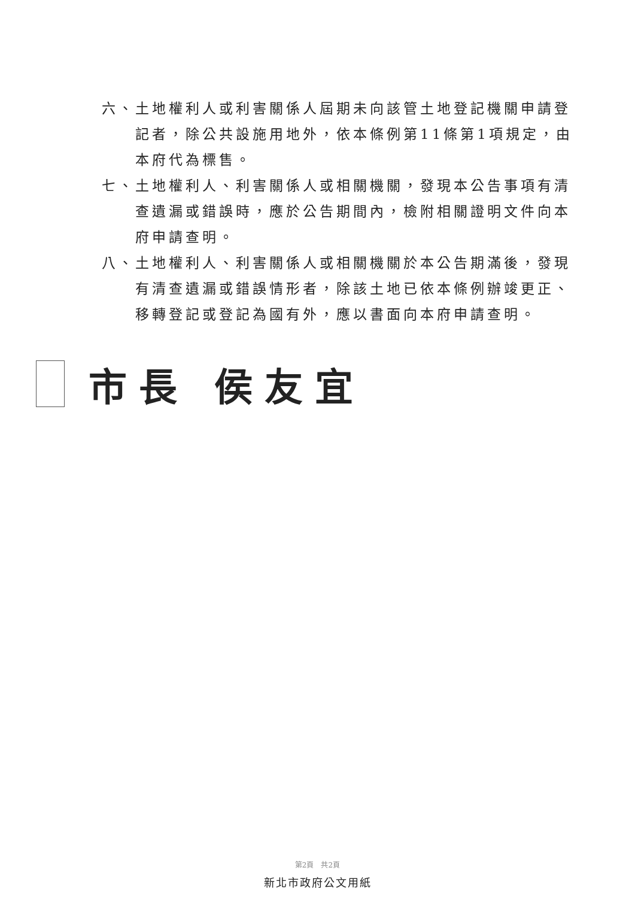六、 土地權利人或利害關係人屆期未向該管土地登記機關申請登記者，除公共設施用地外，依本條例第11條第1項規定，由本府代為標售。
七、 土地權利人、利害關係人或相關機關，發現本公告事項有清查遺漏或錯誤時，應於公告期間內，檢附相關證明文件向本府申請查明。
八、 土地權利人、利害關係人或相關機關於本公告期滿後，發現有清查遺漏或錯誤情形者，除該土地已依本條例辦竣更正、移轉登記或登記為國有外，應以書面向本府申請查明。
市長 侯友宜
第2頁　共2頁
新北市政府公文用紙